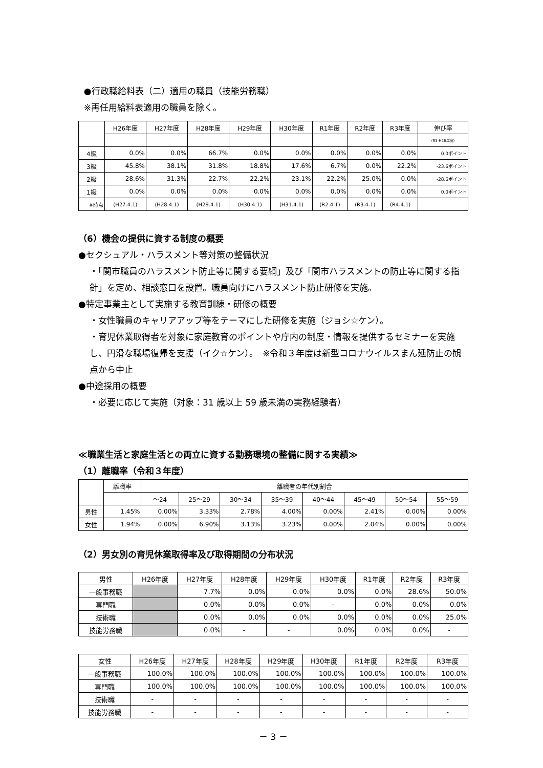●行政職給料表（二）適用の職員（技能労務職）
※再任用給料表適用の職員を除く。
| | H26年度 | H27年度 | H28年度 | H29年度 | H30年度 | R1年度 | R2年度 | R3年度 | 伸び率 |
| --- | --- | --- | --- | --- | --- | --- | --- | --- | --- |
| | | | | | | | | | (R3-H26年度) |
| 4級 | 0.0% | 0.0% | 66.7% | 0.0% | 0.0% | 0.0% | 0.0% | 0.0% | 0.0ポイント |
| 3級 | 45.8% | 38.1% | 31.8% | 18.8% | 17.6% | 6.7% | 0.0% | 22.2% | -23.6ポイント |
| 2級 | 28.6% | 31.3% | 22.7% | 22.2% | 23.1% | 22.2% | 25.0% | 0.0% | -28.6ポイント |
| 1級 | 0.0% | 0.0% | 0.0% | 0.0% | 0.0% | 0.0% | 0.0% | 0.0% | 0.0ポイント |
| ※時点 | (H27.4.1) | (H28.4.1) | (H29.4.1) | (H30.4.1) | (H31.4.1) | (R2.4.1) | (R3.4.1) | (R4.4.1) | |
（6）機会の提供に資する制度の概要
●セクシュアル・ハラスメント等対策の整備状況
・「関市職員のハラスメント防止等に関する要綱」及び「関市ハラスメントの防止等に関する指針」を定め、相談窓口を設置。職員向けにハラスメント防止研修を実施。
●特定事業主として実施する教育訓練・研修の概要
・女性職員のキャリアアップ等をテーマにした研修を実施（ジョシ☆ケン）。
・育児休業取得者を対象に家庭教育のポイントや庁内の制度・情報を提供するセミナーを実施し、円滑な職場復帰を支援（イク☆ケン）。　※令和３年度は新型コロナウイルスまん延防止の観点から中止
●中途採用の概要
・必要に応じて実施（対象：31 歳以上 59 歳未満の実務経験者）
≪職業生活と家庭生活との両立に資する勤務環境の整備に関する実績≫
（1）離職率（令和３年度）
| | 離職率 | 離職者の年代別割合 | | | | | | | |
| | | ～24 | 25～29 | 30～34 | 35～39 | 40～44 | 45～49 | 50～54 | 55～59 |
| 男性 | 1.45% | 0.00% | 3.33% | 2.78% | 4.00% | 0.00% | 2.41% | 0.00% | 0.00% |
| 女性 | 1.94% | 0.00% | 6.90% | 3.13% | 3.23% | 0.00% | 2.04% | 0.00% | 0.00% |
（2）男女別の育児休業取得率及び取得期間の分布状況
| 男性 | H26年度 | H27年度 | H28年度 | H29年度 | H30年度 | R1年度 | R2年度 | R3年度 |
| 一般事務職 | | 7.7% | 0.0% | 0.0% | 0.0% | 0.0% | 28.6% | 50.0% |
| 専門職 | | 0.0% | 0.0% | 0.0% | - | 0.0% | 0.0% | 0.0% |
| 技術職 | | 0.0% | 0.0% | 0.0% | 0.0% | 0.0% | 0.0% | 25.0% |
| 技能労務職 | | 0.0% | - | - | 0.0% | 0.0% | 0.0% | - |
| 女性 | H26年度 | H27年度 | H28年度 | H29年度 | H30年度 | R1年度 | R2年度 | R3年度 |
| 一般事務職 | 100.0% | 100.0% | 100.0% | 100.0% | 100.0% | 100.0% | 100.0% | 100.0% |
| 専門職 | 100.0% | 100.0% | 100.0% | 100.0% | 100.0% | 100.0% | 100.0% | 100.0% |
| 技術職 | - | - | - | - | - | - | - | - |
| 技能労務職 | - | - | - | - | - | - | - | - |
－ 3 －